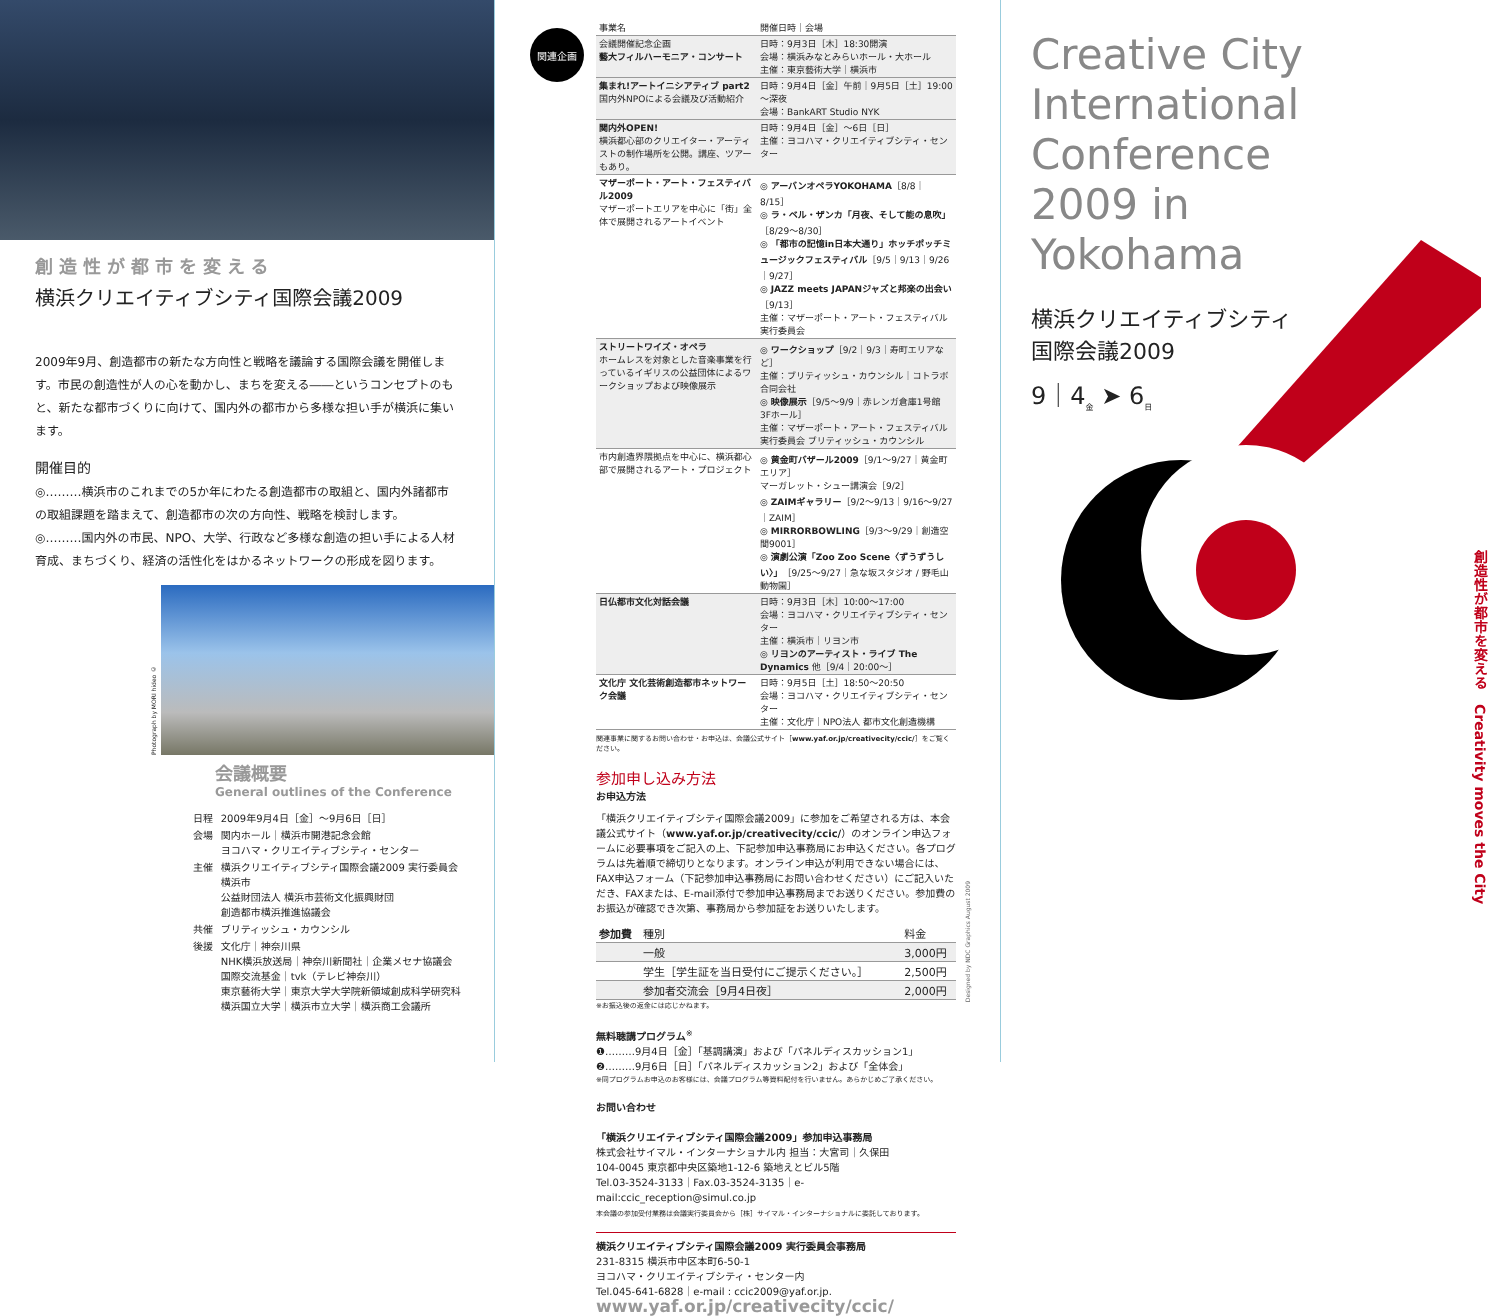創造性が都市を変える
横浜クリエイティブシティ国際会議2009
2009年9月、創造都市の新たな方向性と戦略を議論する国際会議を開催します。市民の創造性が人の心を動かし、まちを変える――というコンセプトのもと、新たな都市づくりに向けて、国内外の都市から多様な担い手が横浜に集います。
開催目的
◎………横浜市のこれまでの5か年にわたる創造都市の取組と、国内外諸都市の取組課題を踏まえて、創造都市の次の方向性、戦略を検討します。
◎………国内外の市民、NPO、大学、行政など多様な創造の担い手による人材育成、まちづくり、経済の活性化をはかるネットワークの形成を図ります。
Photograph by MORI hideo ©
会議概要
General outlines of the Conference
| 日程 | 2009年9月4日［金］～9月6日［日］ |
| 会場 | 関内ホール｜横浜市開港記念会館 ヨコハマ・クリエイティブシティ・センター |
| 主催 | 横浜クリエイティブシティ国際会議2009 実行委員会 横浜市 公益財団法人 横浜市芸術文化振興財団 創造都市横浜推進協議会 |
| 共催 | ブリティッシュ・カウンシル |
| 後援 | 文化庁｜神奈川県 NHK横浜放送局｜神奈川新聞社｜企業メセナ協議会 国際交流基金｜tvk（テレビ神奈川） 東京藝術大学｜東京大学大学院新領域創成科学研究科 横浜国立大学｜横浜市立大学｜横浜商工会議所 |
関連企画
| 事業名 | 開催日時｜会場 |
| --- | --- |
| 会議開催記念企画 藝大フィルハーモニア・コンサート | 日時：9月3日［木］18:30開演 会場：横浜みなとみらいホール・大ホール 主催：東京藝術大学｜横浜市 |
| 集まれ!アートイニシアティブ part2 国内外NPOによる会議及び活動紹介 | 日時：9月4日［金］午前｜9月5日［土］19:00～深夜 会場：BankART Studio NYK |
| 関内外OPEN! 横浜都心部のクリエイター・アーティストの制作場所を公開。講座、ツアーもあり。 | 日時：9月4日［金］～6日［日］ 主催：ヨコハマ・クリエイティブシティ・センター |
| マザーポート・アート・フェスティバル2009 マザーポートエリアを中心に「街」全体で展開されるアートイベント | ◎ アーバンオペラYOKOHAMA ［8/8｜8/15］ ◎ ラ・ベル・ザンカ「月夜、そして能の息吹」 ［8/29～8/30］ ◎ 「都市の記憶in日本大通り」ホッチポッチミュージックフェスティバル ［9/5｜9/13｜9/26｜9/27］ ◎ JAZZ meets JAPANジャズと邦楽の出会い ［9/13］ 主催：マザーポート・アート・フェスティバル実行委員会 |
| ストリートワイズ・オペラ ホームレスを対象とした音楽事業を行っているイギリスの公益団体によるワークショップおよび映像展示 | ◎ ワークショップ ［9/2｜9/3｜寿町エリアなど］ 主催：ブリティッシュ・カウンシル｜コトラボ合同会社 ◎ 映像展示 ［9/5～9/9｜赤レンガ倉庫1号館 3Fホール］ 主催：マザーポート・アート・フェスティバル実行委員会 ブリティッシュ・カウンシル |
| 市内創造界隈拠点を中心に、横浜都心部で展開されるアート・プロジェクト | ◎ 黄金町バザール2009 ［9/1～9/27｜黄金町エリア］ マーガレット・シュー講演会［9/2］ ◎ ZAIMギャラリー ［9/2～9/13｜9/16～9/27｜ZAIM］ ◎ MIRRORBOWLING ［9/3～9/29｜創造空間9001］ ◎ 演劇公演「Zoo Zoo Scene〈ずうずうしい〉」 ［9/25～9/27｜急な坂スタジオ / 野毛山動物園］ |
| 日仏都市文化対話会議 | 日時：9月3日［木］10:00～17:00 会場：ヨコハマ・クリエイティブシティ・センター 主催：横浜市｜リヨン市 ◎ リヨンのアーティスト・ライブ The Dynamics 他［9/4｜20:00～］ |
| 文化庁 文化芸術創造都市ネットワーク会議 | 日時：9月5日［土］18:50～20:50 会場：ヨコハマ・クリエイティブシティ・センター 主催：文化庁｜NPO法人 都市文化創造機構 |
関連事業に関するお問い合わせ・お申込は、会議公式サイト［www.yaf.or.jp/creativecity/ccic/］をご覧ください。
参加申し込み方法
お申込方法
「横浜クリエイティブシティ国際会議2009」に参加をご希望される方は、本会議公式サイト（www.yaf.or.jp/creativecity/ccic/）のオンライン申込フォームに必要事項をご記入の上、下記参加申込事務局にお申込ください。各プログラムは先着順で締切りとなります。オンライン申込が利用できない場合には、FAX申込フォーム（下記参加申込事務局にお問い合わせください）にご記入いただき、FAXまたは、E-mail添付で参加申込事務局までお送りください。参加費のお振込が確認でき次第、事務局から参加証をお送りいたします。
| 参加費 | 種別 | 料金 |
| --- | --- | --- |
| | 一般 | 3,000円 |
| | 学生［学生証を当日受付にご提示ください。］ | 2,500円 |
| | 参加者交流会［9月4日夜］ | 2,000円 |
※お振込後の返金には応じかねます。
無料聴講プログラム<sup>※</sup>
❶………9月4日［金］「基調講演」および「パネルディスカッション1」
❷………9月6日［日］「パネルディスカッション2」および「全体会」
※同プログラムお申込のお客様には、会議プログラム等資料配付を行いません。あらかじめご了承ください。
お問い合わせ
「横浜クリエイティブシティ国際会議2009」参加申込事務局
株式会社サイマル・インターナショナル内 担当：大宮司｜久保田
104-0045 東京都中央区築地1-12-6 築地えとビル5階
Tel.03-3524-3133｜Fax.03-3524-3135｜e-mail:ccic_reception@simul.co.jp
本会議の参加受付業務は会議実行委員会から［株］サイマル・インターナショナルに委託しております。
横浜クリエイティブシティ国際会議2009 実行委員会事務局
231-8315 横浜市中区本町6-50-1
ヨコハマ・クリエイティブシティ・センター内
Tel.045-641-6828｜e-mail : ccic2009@yaf.or.jp.
www.yaf.or.jp/creativecity/ccic/
Designed by NDC Graphics August 2009
Creative City
International
Conference
2009 in
Yokohama
横浜クリエイティブシティ
国際会議2009
9｜4<sub>金</sub> ➤ 6<sub>日</sub>
創造性が都市を変える　Creativity moves the City